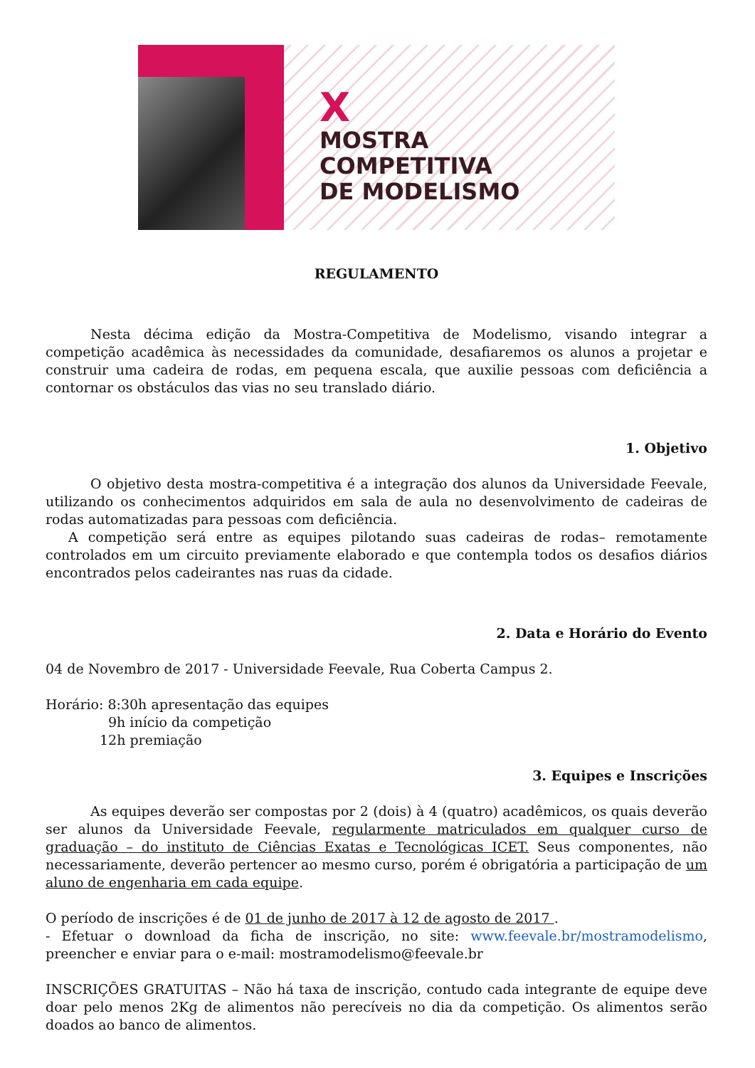X
MOSTRA
COMPETITIVA
DE MODELISMO
REGULAMENTO
Nesta décima edição da Mostra-Competitiva de Modelismo, visando integrar a competição acadêmica às necessidades da comunidade, desafiaremos os alunos a projetar e construir uma cadeira de rodas, em pequena escala, que auxilie pessoas com deficiência a contornar os obstáculos das vias no seu translado diário.
1. Objetivo
O objetivo desta mostra-competitiva é a integração dos alunos da Universidade Feevale, utilizando os conhecimentos adquiridos em sala de aula no desenvolvimento de cadeiras de rodas automatizadas para pessoas com deficiência.
A competição será entre as equipes pilotando suas cadeiras de rodas– remotamente controlados em um circuito previamente elaborado e que contempla todos os desafios diários encontrados pelos cadeirantes nas ruas da cidade.
2. Data e Horário do Evento
04 de Novembro de 2017 - Universidade Feevale, Rua Coberta Campus 2.
Horário: 8:30h apresentação das equipes
9h início da competição
12h premiação
3. Equipes e Inscrições
As equipes deverão ser compostas por 2 (dois) à 4 (quatro) acadêmicos, os quais deverão ser alunos da Universidade Feevale, regularmente matriculados em qualquer curso de graduação – do instituto de Ciências Exatas e Tecnológicas ICET. Seus componentes, não necessariamente, deverão pertencer ao mesmo curso, porém é obrigatória a participação de um aluno de engenharia em cada equipe.
O período de inscrições é de 01 de junho de 2017 à 12 de agosto de 2017 .
- Efetuar o download da ficha de inscrição, no site: www.feevale.br/mostramodelismo, preencher e enviar para o e-mail: mostramodelismo@feevale.br
INSCRIÇÕES GRATUITAS – Não há taxa de inscrição, contudo cada integrante de equipe deve doar pelo menos 2Kg de alimentos não perecíveis no dia da competição. Os alimentos serão doados ao banco de alimentos.